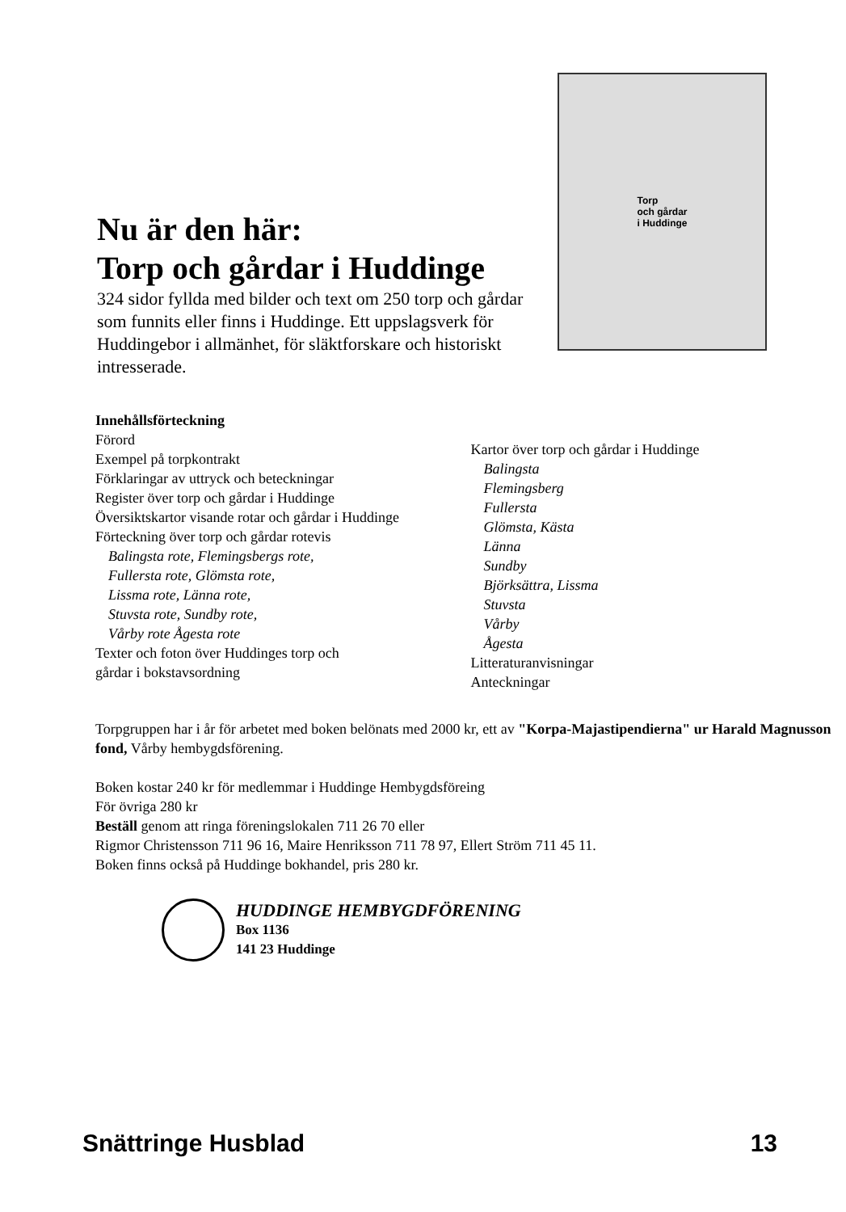Nu är den här:
Torp och gårdar i Huddinge
324 sidor fyllda med bilder och text om 250 torp och gårdar som funnits eller finns i Huddinge. Ett uppslagsverk för Huddingebor i allmänhet, för släktforskare och historiskt intresserade.
Torp
och gårdar
i Huddinge
Innehållsförteckning
Förord
Exempel på torpkontrakt
Förklaringar av uttryck och beteckningar
Register över torp och gårdar i Huddinge
Översiktskartor visande rotar och gårdar i Huddinge
Förteckning över torp och gårdar rotevis
Balingsta rote, Flemingsbergs rote,
Fullersta rote, Glömsta rote,
Lissma rote, Länna rote,
Stuvsta rote, Sundby rote,
Vårby rote Ågesta rote
Texter och foton över Huddinges torp och
gårdar i bokstavsordning
Kartor över torp och gårdar i Huddinge
Balingsta
Flemingsberg
Fullersta
Glömsta, Kästa
Länna
Sundby
Björksättra, Lissma
Stuvsta
Vårby
Ågesta
Litteraturanvisningar
Anteckningar
Torpgruppen har i år för arbetet med boken belönats med 2000 kr, ett av "Korpa-Majastipendierna" ur Harald Magnusson fond, Vårby hembygdsförening.
Boken kostar 240 kr för medlemmar i Huddinge Hembygdsföreing
För övriga 280 kr
Beställ genom att ringa föreningslokalen 711 26 70 eller
Rigmor Christensson 711 96 16, Maire Henriksson 711 78 97, Ellert Ström 711 45 11.
Boken finns också på Huddinge bokhandel, pris 280 kr.
HUDDINGE HEMBYGDFÖRENING
Box 1136
141 23 Huddinge
Snättringe Husblad 13